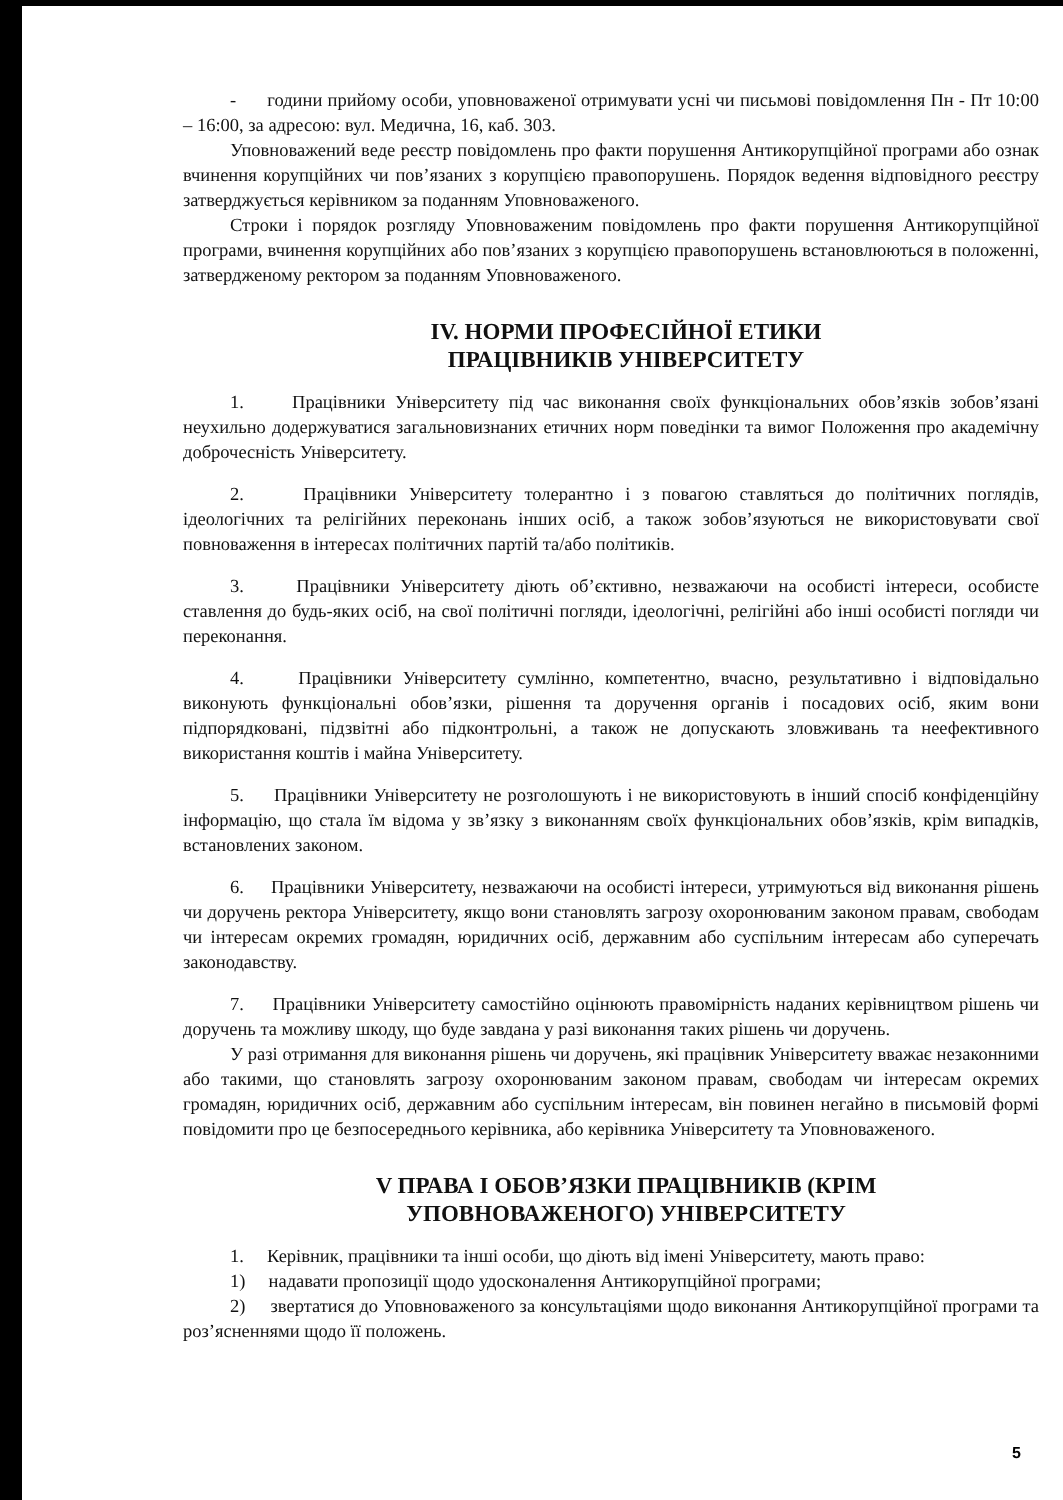- години прийому особи, уповноваженої отримувати усні чи письмові повідомлення Пн - Пт 10:00 – 16:00, за адресою: вул. Медична, 16, каб. 303.
Уповноважений веде реєстр повідомлень про факти порушення Антикорупційної програми або ознак вчинення корупційних чи пов’язаних з корупцією правопорушень. Порядок ведення відповідного реєстру затверджується керівником за поданням Уповноваженого.
Строки і порядок розгляду Уповноваженим повідомлень про факти порушення Антикорупційної програми, вчинення корупційних або пов’язаних з корупцією правопорушень встановлюються в положенні, затвердженому ректором за поданням Уповноваженого.
IV. НОРМИ ПРОФЕСІЙНОЇ ЕТИКИ
ПРАЦІВНИКІВ УНІВЕРСИТЕТУ
1. Працівники Університету під час виконання своїх функціональних обов’язків зобов’язані неухильно додержуватися загальновизнаних етичних норм поведінки та вимог Положення про академічну доброчесність Університету.
2. Працівники Університету толерантно і з повагою ставляться до політичних поглядів, ідеологічних та релігійних переконань інших осіб, а також зобов’язуються не використовувати свої повноваження в інтересах політичних партій та/або політиків.
3. Працівники Університету діють об’єктивно, незважаючи на особисті інтереси, особисте ставлення до будь-яких осіб, на свої політичні погляди, ідеологічні, релігійні або інші особисті погляди чи переконання.
4. Працівники Університету сумлінно, компетентно, вчасно, результативно і відповідально виконують функціональні обов’язки, рішення та доручення органів і посадових осіб, яким вони підпорядковані, підзвітні або підконтрольні, а також не допускають зловживань та неефективного використання коштів і майна Університету.
5. Працівники Університету не розголошують і не використовують в інший спосіб конфіденційну інформацію, що стала їм відома у зв’язку з виконанням своїх функціональних обов’язків, крім випадків, встановлених законом.
6. Працівники Університету, незважаючи на особисті інтереси, утримуються від виконання рішень чи доручень ректора Університету, якщо вони становлять загрозу охоронюваним законом правам, свободам чи інтересам окремих громадян, юридичних осіб, державним або суспільним інтересам або суперечать законодавству.
7. Працівники Університету самостійно оцінюють правомірність наданих керівництвом рішень чи доручень та можливу шкоду, що буде завдана у разі виконання таких рішень чи доручень.
У разі отримання для виконання рішень чи доручень, які працівник Університету вважає незаконними або такими, що становлять загрозу охоронюваним законом правам, свободам чи інтересам окремих громадян, юридичних осіб, державним або суспільним інтересам, він повинен негайно в письмовій формі повідомити про це безпосереднього керівника, або керівника Університету та Уповноваженого.
V ПРАВА І ОБОВ’ЯЗКИ ПРАЦІВНИКІВ (КРІМ
УПОВНОВАЖЕНОГО) УНІВЕРСИТЕТУ
1. Керівник, працівники та інші особи, що діють від імені Університету, мають право:
1) надавати пропозиції щодо удосконалення Антикорупційної програми;
2) звертатися до Уповноваженого за консультаціями щодо виконання Антикорупційної програми та роз’ясненнями щодо її положень.
5